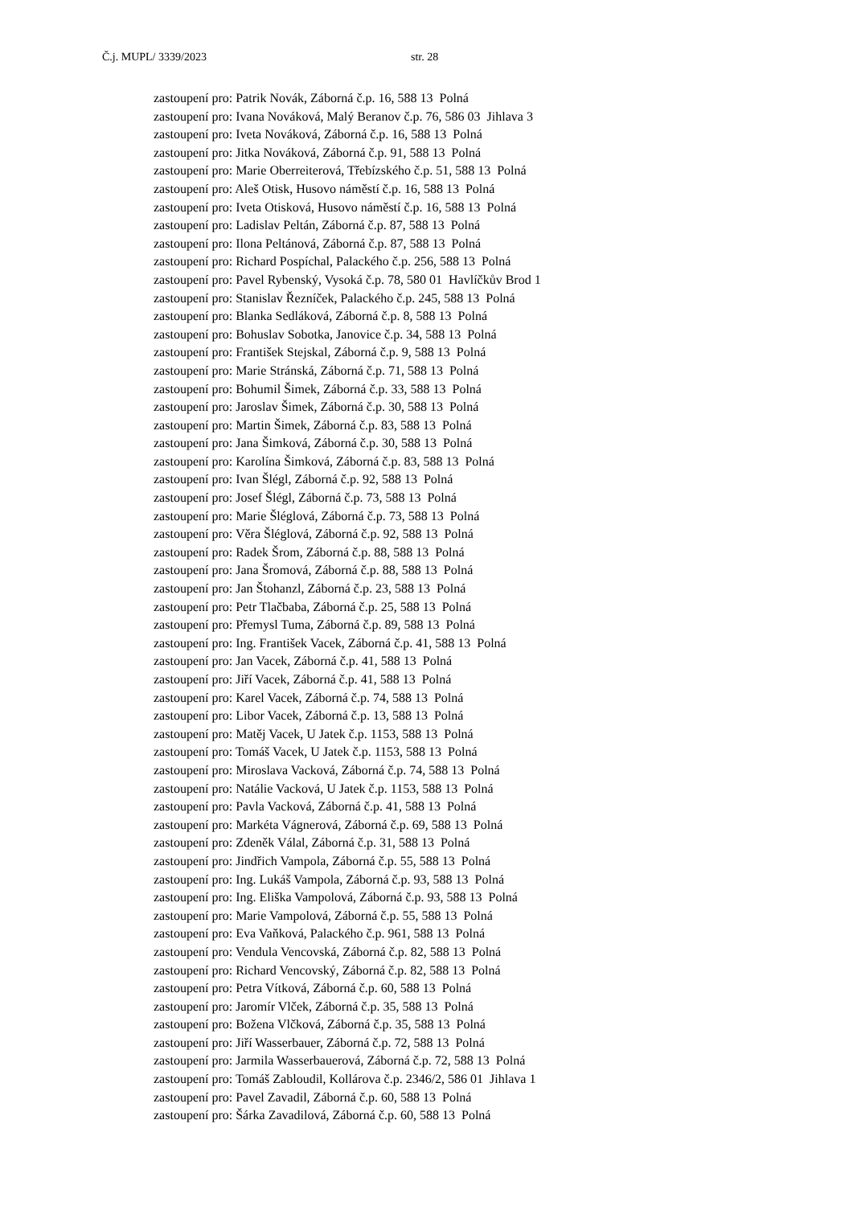Č.j. MUPL/ 3339/2023 str. 28
zastoupení pro: Patrik Novák, Záborná č.p. 16, 588 13 Polná
zastoupení pro: Ivana Nováková, Malý Beranov č.p. 76, 586 03 Jihlava 3
zastoupení pro: Iveta Nováková, Záborná č.p. 16, 588 13 Polná
zastoupení pro: Jitka Nováková, Záborná č.p. 91, 588 13 Polná
zastoupení pro: Marie Oberreiterová, Třebízského č.p. 51, 588 13 Polná
zastoupení pro: Aleš Otisk, Husovo náměstí č.p. 16, 588 13 Polná
zastoupení pro: Iveta Otisková, Husovo náměstí č.p. 16, 588 13 Polná
zastoupení pro: Ladislav Peltán, Záborná č.p. 87, 588 13 Polná
zastoupení pro: Ilona Peltánová, Záborná č.p. 87, 588 13 Polná
zastoupení pro: Richard Pospíchal, Palackého č.p. 256, 588 13 Polná
zastoupení pro: Pavel Rybenský, Vysoká č.p. 78, 580 01 Havlíčkův Brod 1
zastoupení pro: Stanislav Řezníček, Palackého č.p. 245, 588 13 Polná
zastoupení pro: Blanka Sedláková, Záborná č.p. 8, 588 13 Polná
zastoupení pro: Bohuslav Sobotka, Janovice č.p. 34, 588 13 Polná
zastoupení pro: František Stejskal, Záborná č.p. 9, 588 13 Polná
zastoupení pro: Marie Stránská, Záborná č.p. 71, 588 13 Polná
zastoupení pro: Bohumil Šimek, Záborná č.p. 33, 588 13 Polná
zastoupení pro: Jaroslav Šimek, Záborná č.p. 30, 588 13 Polná
zastoupení pro: Martin Šimek, Záborná č.p. 83, 588 13 Polná
zastoupení pro: Jana Šimková, Záborná č.p. 30, 588 13 Polná
zastoupení pro: Karolína Šimková, Záborná č.p. 83, 588 13 Polná
zastoupení pro: Ivan Šlégl, Záborná č.p. 92, 588 13 Polná
zastoupení pro: Josef Šlégl, Záborná č.p. 73, 588 13 Polná
zastoupení pro: Marie Šléglová, Záborná č.p. 73, 588 13 Polná
zastoupení pro: Věra Šléglová, Záborná č.p. 92, 588 13 Polná
zastoupení pro: Radek Šrom, Záborná č.p. 88, 588 13 Polná
zastoupení pro: Jana Šromová, Záborná č.p. 88, 588 13 Polná
zastoupení pro: Jan Štohanzl, Záborná č.p. 23, 588 13 Polná
zastoupení pro: Petr Tlačbaba, Záborná č.p. 25, 588 13 Polná
zastoupení pro: Přemysl Tuma, Záborná č.p. 89, 588 13 Polná
zastoupení pro: Ing. František Vacek, Záborná č.p. 41, 588 13 Polná
zastoupení pro: Jan Vacek, Záborná č.p. 41, 588 13 Polná
zastoupení pro: Jiří Vacek, Záborná č.p. 41, 588 13 Polná
zastoupení pro: Karel Vacek, Záborná č.p. 74, 588 13 Polná
zastoupení pro: Libor Vacek, Záborná č.p. 13, 588 13 Polná
zastoupení pro: Matěj Vacek, U Jatek č.p. 1153, 588 13 Polná
zastoupení pro: Tomáš Vacek, U Jatek č.p. 1153, 588 13 Polná
zastoupení pro: Miroslava Vacková, Záborná č.p. 74, 588 13 Polná
zastoupení pro: Natálie Vacková, U Jatek č.p. 1153, 588 13 Polná
zastoupení pro: Pavla Vacková, Záborná č.p. 41, 588 13 Polná
zastoupení pro: Markéta Vágnerová, Záborná č.p. 69, 588 13 Polná
zastoupení pro: Zdeněk Válal, Záborná č.p. 31, 588 13 Polná
zastoupení pro: Jindřich Vampola, Záborná č.p. 55, 588 13 Polná
zastoupení pro: Ing. Lukáš Vampola, Záborná č.p. 93, 588 13 Polná
zastoupení pro: Ing. Eliška Vampolová, Záborná č.p. 93, 588 13 Polná
zastoupení pro: Marie Vampolová, Záborná č.p. 55, 588 13 Polná
zastoupení pro: Eva Vaňková, Palackého č.p. 961, 588 13 Polná
zastoupení pro: Vendula Vencovská, Záborná č.p. 82, 588 13 Polná
zastoupení pro: Richard Vencovský, Záborná č.p. 82, 588 13 Polná
zastoupení pro: Petra Vítková, Záborná č.p. 60, 588 13 Polná
zastoupení pro: Jaromír Vlček, Záborná č.p. 35, 588 13 Polná
zastoupení pro: Božena Vlčková, Záborná č.p. 35, 588 13 Polná
zastoupení pro: Jiří Wasserbauer, Záborná č.p. 72, 588 13 Polná
zastoupení pro: Jarmila Wasserbauerová, Záborná č.p. 72, 588 13 Polná
zastoupení pro: Tomáš Zabloudil, Kollárova č.p. 2346/2, 586 01 Jihlava 1
zastoupení pro: Pavel Zavadil, Záborná č.p. 60, 588 13 Polná
zastoupení pro: Šárka Zavadilová, Záborná č.p. 60, 588 13 Polná